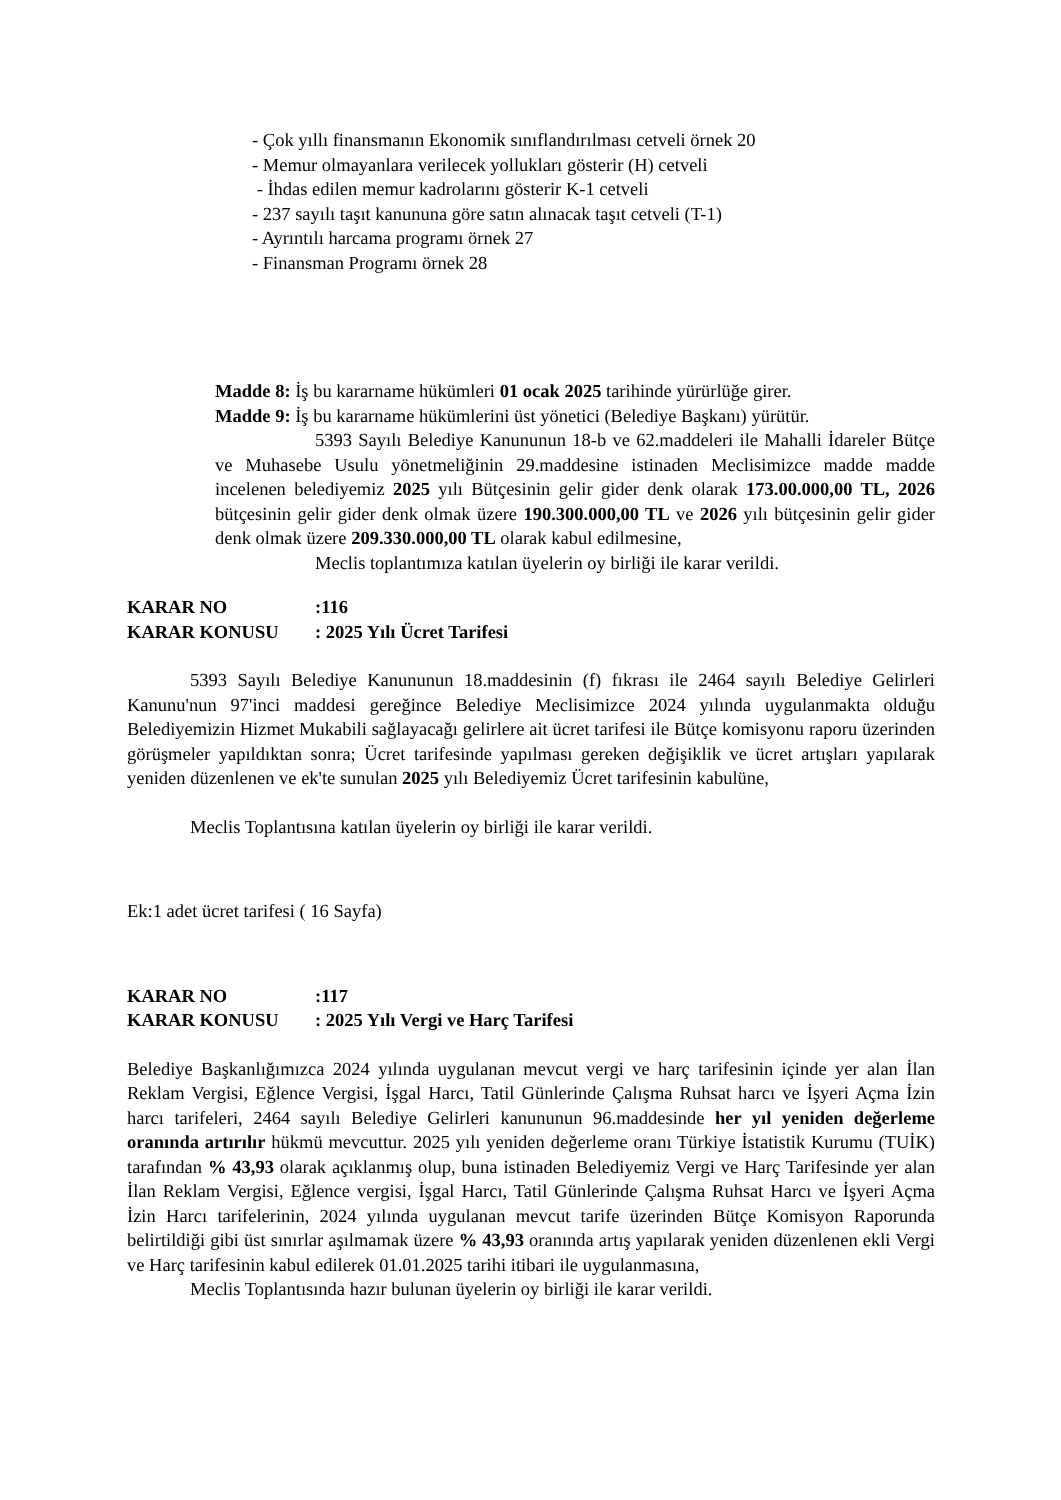- Çok yıllı finansmanın Ekonomik sınıflandırılması cetveli örnek 20
- Memur olmayanlara verilecek yollukları gösterir (H) cetveli
- İhdas edilen memur kadrolarını gösterir K-1 cetveli
- 237 sayılı taşıt kanununa göre satın alınacak taşıt cetveli (T-1)
- Ayrıntılı harcama programı örnek 27
- Finansman Programı örnek 28
Madde 8: İş bu kararname hükümleri 01 ocak 2025 tarihinde yürürlüğe girer.
Madde 9: İş bu kararname hükümlerini üst yönetici (Belediye Başkanı) yürütür.
5393 Sayılı Belediye Kanununun 18-b ve 62.maddeleri ile Mahalli İdareler Bütçe ve Muhasebe Usulu yönetmeliğinin 29.maddesine istinaden Meclisimizce madde madde incelenen belediyemiz 2025 yılı Bütçesinin gelir gider denk olarak 173.00.000,00 TL, 2026 bütçesinin gelir gider denk olmak üzere 190.300.000,00 TL ve 2026 yılı bütçesinin gelir gider denk olmak üzere 209.330.000,00 TL olarak kabul edilmesine,
Meclis toplantımıza katılan üyelerin oy birliği ile karar verildi.
| KARAR NO | :116 |
| KARAR KONUSU | : 2025 Yılı Ücret Tarifesi |
5393 Sayılı Belediye Kanununun 18.maddesinin (f) fıkrası ile 2464 sayılı Belediye Gelirleri Kanunu'nun 97'inci maddesi gereğince Belediye Meclisimizce 2024 yılında uygulanmakta olduğu Belediyemizin Hizmet Mukabili sağlayacağı gelirlere ait ücret tarifesi ile Bütçe komisyonu raporu üzerinden görüşmeler yapıldıktan sonra; Ücret tarifesinde yapılması gereken değişiklik ve ücret artışları yapılarak yeniden düzenlenen ve ek'te sunulan 2025 yılı Belediyemiz Ücret tarifesinin kabulüne,
Meclis Toplantısına katılan üyelerin oy birliği ile karar verildi.
Ek:1 adet ücret tarifesi ( 16 Sayfa)
| KARAR NO | :117 |
| KARAR KONUSU | : 2025 Yılı Vergi ve Harç Tarifesi |
Belediye Başkanlığımızca 2024 yılında uygulanan mevcut vergi ve harç tarifesinin içinde yer alan İlan Reklam Vergisi, Eğlence Vergisi, İşgal Harcı, Tatil Günlerinde Çalışma Ruhsat harcı ve İşyeri Açma İzin harcı tarifeleri, 2464 sayılı Belediye Gelirleri kanununun 96.maddesinde her yıl yeniden değerleme oranında artırılır hükmü mevcuttur. 2025 yılı yeniden değerleme oranı Türkiye İstatistik Kurumu (TUİK) tarafından % 43,93 olarak açıklanmış olup, buna istinaden Belediyemiz Vergi ve Harç Tarifesinde yer alan İlan Reklam Vergisi, Eğlence vergisi, İşgal Harcı, Tatil Günlerinde Çalışma Ruhsat Harcı ve İşyeri Açma İzin Harcı tarifelerinin, 2024 yılında uygulanan mevcut tarife üzerinden Bütçe Komisyon Raporunda belirtildiği gibi üst sınırlar aşılmamak üzere % 43,93 oranında artış yapılarak yeniden düzenlenen ekli Vergi ve Harç tarifesinin kabul edilerek 01.01.2025 tarihi itibari ile uygulanmasına,
Meclis Toplantısında hazır bulunan üyelerin oy birliği ile karar verildi.